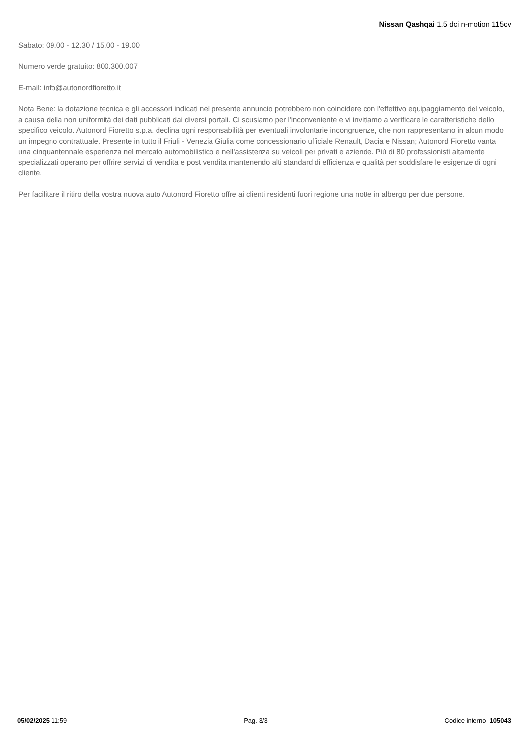Nissan Qashqai 1.5 dci n-motion 115cv
Sabato: 09.00 - 12.30 / 15.00 - 19.00
Numero verde gratuito: 800.300.007
E-mail: info@autonordfioretto.it
Nota Bene: la dotazione tecnica e gli accessori indicati nel presente annuncio potrebbero non coincidere con l'effettivo equipaggiamento del veicolo, a causa della non uniformità dei dati pubblicati dai diversi portali. Ci scusiamo per l'inconveniente e vi invitiamo a verificare le caratteristiche dello specifico veicolo. Autonord Fioretto s.p.a. declina ogni responsabilità per eventuali involontarie incongruenze, che non rappresentano in alcun modo un impegno contrattuale. Presente in tutto il Friuli - Venezia Giulia come concessionario ufficiale Renault, Dacia e Nissan; Autonord Fioretto vanta una cinquantennale esperienza nel mercato automobilistico e nell'assistenza su veicoli per privati e aziende. Più di 80 professionisti altamente specializzati operano per offrire servizi di vendita e post vendita mantenendo alti standard di efficienza e qualità per soddisfare le esigenze di ogni cliente.
Per facilitare il ritiro della vostra nuova auto Autonord Fioretto offre ai clienti residenti fuori regione una notte in albergo per due persone.
05/02/2025 11:59 Pag. 3/3 Codice interno 105043